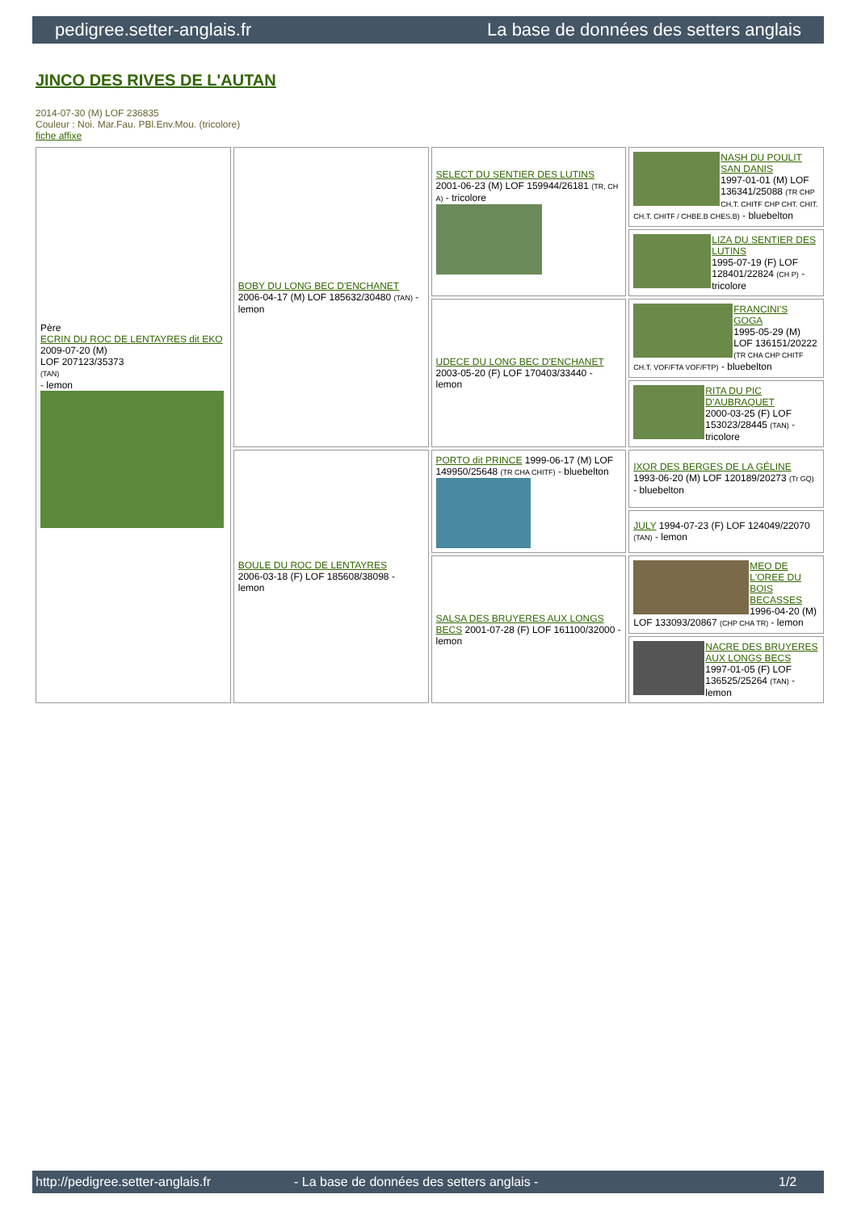pedigree.setter-anglais.fr La base de données des setters anglais
JINCO DES RIVES DE L'AUTAN
2014-07-30 (M) LOF 236835
Couleur : Noi. Mar.Fau. PBl.Env.Mou. (tricolore)
fiche affixe
| Père ECRIN DU ROC DE LENTAYRES dit EKO 2009-07-20 (M) LOF 207123/35373 (TAN) - lemon | BOBY DU LONG BEC D'ENCHANET 2006-04-17 (M) LOF 185632/30480 (TAN) - lemon | SELECT DU SENTIER DES LUTINS 2001-06-23 (M) LOF 159944/26181 (TR, CH A) - tricolore | NASH DU POULIT SAN DANIS 1997-01-01 (M) LOF 136341/25088 (TR CHP CH.T. CHITF CHP CHT. CHIT. CH.T. CHITF / CHBE.B CHES.B) - bluebelton |
| | | | LIZA DU SENTIER DES LUTINS 1995-07-19 (F) LOF 128401/22824 (CH P) - tricolore |
| | | UDECE DU LONG BEC D'ENCHANET 2003-05-20 (F) LOF 170403/33440 - lemon | FRANCINI'S GOGA 1995-05-29 (M) LOF 136151/20222 (TR CHA CHP CHITF CH.T. VOF/FTA VOF/FTP) - bluebelton |
| | | | RITA DU PIC D'AUBRAQUET 2000-03-25 (F) LOF 153023/28445 (TAN) - tricolore |
| | BOULE DU ROC DE LENTAYRES 2006-03-18 (F) LOF 185608/38098 - lemon | PORTO dit PRINCE 1999-06-17 (M) LOF 149950/25648 (TR CHA CHITF) - bluebelton | IXOR DES BERGES DE LA GÉLINE 1993-06-20 (M) LOF 120189/20273 (Tr GQ) - bluebelton |
| | | | JULY 1994-07-23 (F) LOF 124049/22070 (TAN) - lemon |
| | | SALSA DES BRUYERES AUX LONGS BECS 2001-07-28 (F) LOF 161100/32000 - lemon | MEO DE L'OREE DU BOIS BECASSES 1996-04-20 (M) LOF 133093/20867 (CHP CHA TR) - lemon |
| | | | NACRE DES BRUYERES AUX LONGS BECS 1997-01-05 (F) LOF 136525/25264 (TAN) - lemon |
http://pedigree.setter-anglais.fr - La base de données des setters anglais - 1/2